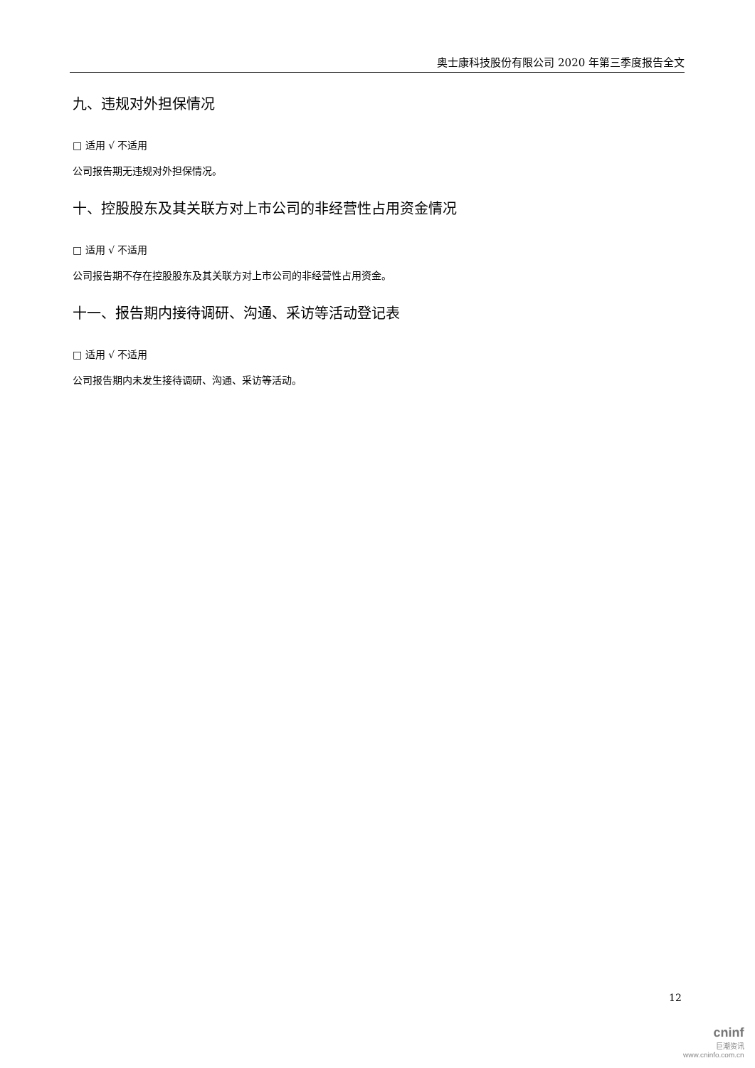奥士康科技股份有限公司 2020 年第三季度报告全文
九、违规对外担保情况
□ 适用 √ 不适用
公司报告期无违规对外担保情况。
十、控股股东及其关联方对上市公司的非经营性占用资金情况
□ 适用 √ 不适用
公司报告期不存在控股股东及其关联方对上市公司的非经营性占用资金。
十一、报告期内接待调研、沟通、采访等活动登记表
□ 适用 √ 不适用
公司报告期内未发生接待调研、沟通、采访等活动。
12
cninf
巨潮资讯
www.cninfo.com.cn